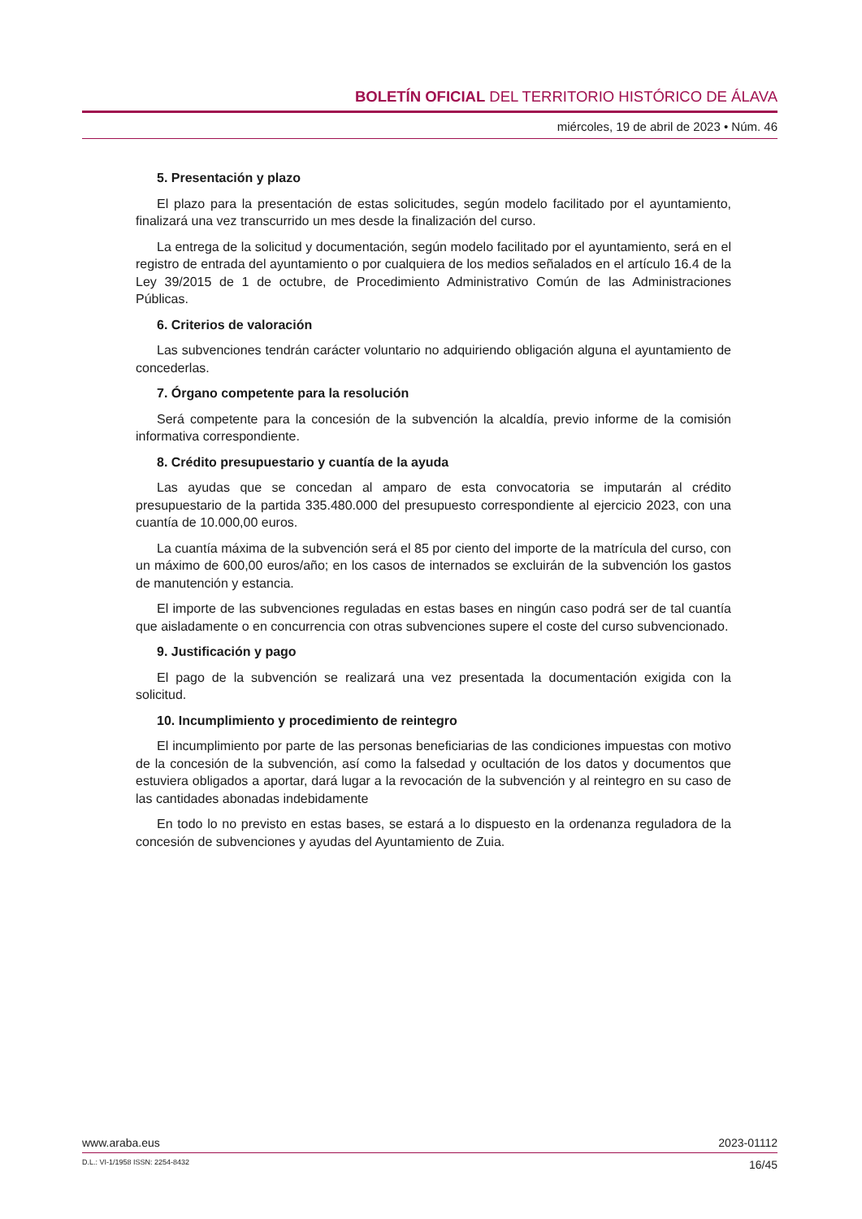BOLETÍN OFICIAL DEL TERRITORIO HISTÓRICO DE ÁLAVA
miércoles, 19 de abril de 2023 • Núm. 46
5. Presentación y plazo
El plazo para la presentación de estas solicitudes, según modelo facilitado por el ayuntamiento, finalizará una vez transcurrido un mes desde la finalización del curso.
La entrega de la solicitud y documentación, según modelo facilitado por el ayuntamiento, será en el registro de entrada del ayuntamiento o por cualquiera de los medios señalados en el artículo 16.4 de la Ley 39/2015 de 1 de octubre, de Procedimiento Administrativo Común de las Administraciones Públicas.
6. Criterios de valoración
Las subvenciones tendrán carácter voluntario no adquiriendo obligación alguna el ayuntamiento de concederlas.
7. Órgano competente para la resolución
Será competente para la concesión de la subvención la alcaldía, previo informe de la comisión informativa correspondiente.
8. Crédito presupuestario y cuantía de la ayuda
Las ayudas que se concedan al amparo de esta convocatoria se imputarán al crédito presupuestario de la partida 335.480.000 del presupuesto correspondiente al ejercicio 2023, con una cuantía de 10.000,00 euros.
La cuantía máxima de la subvención será el 85 por ciento del importe de la matrícula del curso, con un máximo de 600,00 euros/año; en los casos de internados se excluirán de la subvención los gastos de manutención y estancia.
El importe de las subvenciones reguladas en estas bases en ningún caso podrá ser de tal cuantía que aisladamente o en concurrencia con otras subvenciones supere el coste del curso subvencionado.
9. Justificación y pago
El pago de la subvención se realizará una vez presentada la documentación exigida con la solicitud.
10. Incumplimiento y procedimiento de reintegro
El incumplimiento por parte de las personas beneficiarias de las condiciones impuestas con motivo de la concesión de la subvención, así como la falsedad y ocultación de los datos y documentos que estuviera obligados a aportar, dará lugar a la revocación de la subvención y al reintegro en su caso de las cantidades abonadas indebidamente
En todo lo no previsto en estas bases, se estará a lo dispuesto en la ordenanza reguladora de la concesión de subvenciones y ayudas del Ayuntamiento de Zuia.
www.araba.eus 2023-01112
D.L.: VI-1/1958 ISSN: 2254-8432 16/45